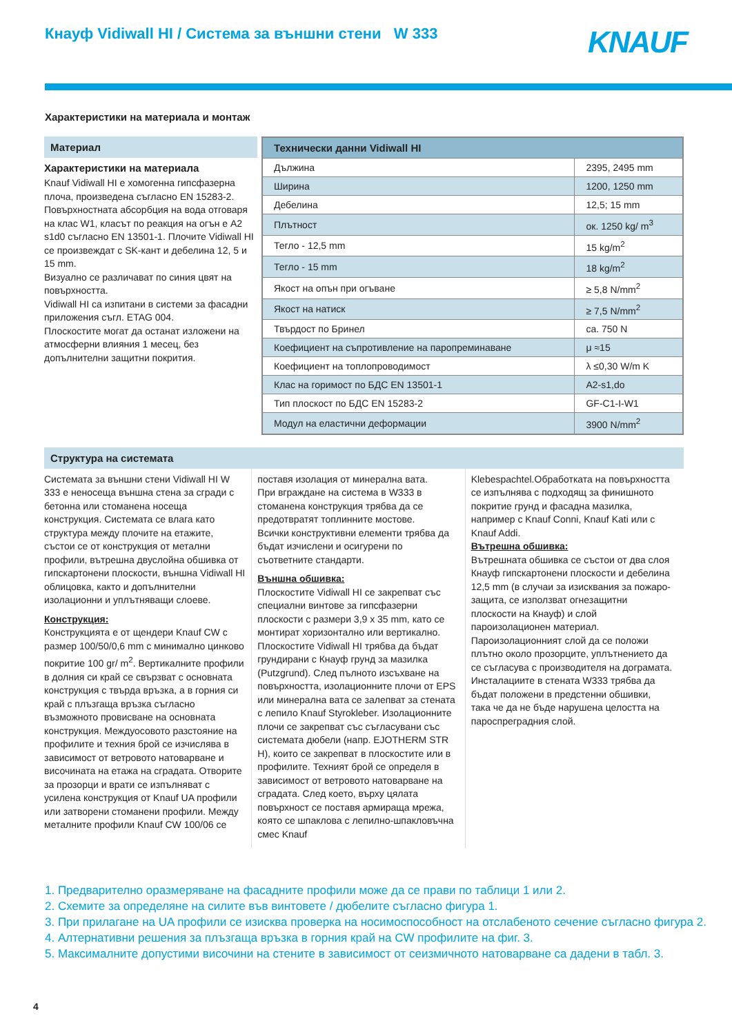Кнауф Vidiwall HI / Система за външни стени W 333
KNAUF
Характеристики на материала и монтаж
Материал
Характеристики на материала
Knauf Vidiwall HI е хомогенна гипсфазерна плоча, произведена съгласно EN 15283-2. Повърхностната абсорбция на вода отговаря на клас W1, класът по реакция на огън е A2 s1d0 съгласно EN 13501-1. Плочите Vidiwall HI се произвеждат с SK-кант и дебелина 12, 5 и 15 mm.
Визуално се различават по синия цвят на повърхността.
Vidiwall HI са изпитани в системи за фасадни приложения съгл. ETAG 004.
Плоскостите могат да останат изложени на атмосферни влияния 1 месец, без допълнителни защитни покрития.
| Технически данни Vidiwall HI | |
| --- | --- |
| Дължина | 2395, 2495 mm |
| Ширина | 1200, 1250 mm |
| Дебелина | 12,5; 15 mm |
| Плътност | ок. 1250 kg/ m<sup>3</sup> |
| Тегло - 12,5 mm | 15 kg/m<sup>2</sup> |
| Тегло - 15 mm | 18 kg/m<sup>2</sup> |
| Якост на опън при огъване | ≥ 5,8 N/mm<sup>2</sup> |
| Якост на натиск | ≥ 7,5 N/mm<sup>2</sup> |
| Твърдост по Бринел | ca. 750 N |
| Коефициент на съпротивление на паропреминаване | μ ≈15 |
| Коефициент на топлопроводимост | λ ≤0,30 W/m K |
| Клас на горимост по БДС EN 13501-1 | A2-s1,do |
| Тип плоскост по БДС EN 15283-2 | GF-C1-I-W1 |
| Модул на еластични деформации | 3900 N/mm<sup>2</sup> |
Структура на системата
Системата за външни стени Vidiwall HI W 333 е неносеща външна стена за сгради с бетонна или стоманена носеща конструкция. Системата се влага като структура между плочите на етажите, състои се от конструкция от метални профили, вътрешна двуслойна обшивка от гипскартонени плоскости, външна Vidiwall HI облицовка, както и допълнителни изолационни и уплътняващи слоеве.
Конструкция:
Конструкцията е от щендери Knauf CW с размер 100/50/0,6 mm с минимално цинково покритие 100 gr/ m<sup>2</sup>. Вертикалните профили в долния си край се свързват с основната конструкция с твърда връзка, а в горния си край с плъзгаща връзка съгласно възможното провисване на основната конструкция. Междуосовото разстояние на профилите и техния брой се изчислява в зависимост от ветровото натоварване и височината на етажа на сградата. Отворите за прозорци и врати се изпълняват с усилена конструкция от Knauf UA профили или затворени стоманени профили. Между металните профили Knauf CW 100/06 се
поставя изолация от минерална вата.
При вграждане на система в W333 в стоманена конструкция трябва да се предотвратят топлинните мостове.
Всички конструктивни елементи трябва да бъдат изчислени и осигурени по съответните стандарти.
Външна обшивка:
Плоскостите Vidiwall HI се закрепват със специални винтове за гипсфазерни плоскости с размери 3,9 x 35 mm, като се монтират хоризонтално или вертикално. Плоскостите Vidiwall HI трябва да бъдат грундирани с Кнауф грунд за мазилка (Putzgrund). След пълното изсъхване на повърхността, изолационните плочи от EPS или минерална вата се залепват за стената с лепило Knauf Styrokleber. Изолационните плочи се закрепват със съгласувани със системата дюбели (напр. EJOTHERM STR H), които се закрепват в плоскостите или в профилите. Техният брой се определя в зависимост от ветровото натоварване на сградата. След което, върху цялата повърхност се поставя армираща мрежа, която се шпаклова с лепилно-шпакловъчна смес Knauf
Klebespachtel.Обработката на повърхността се изпълнява с подходящ за финишното покритие грунд и фасадна мазилка, например с Knauf Conni, Knauf Kati или с Knauf Addi.
Вътрешна обшивка:
Вътрешната обшивка се състои от два слоя Кнауф гипскартонени плоскости и дебелина 12,5 mm (в случаи за изисквания за пожаро-защита, се използват огнезащитни плоскости на Кнауф) и слой пароизолационен материал.
Пароизолационният слой да се положи плътно около прозорците, уплътнението да се съгласува с производителя на дограмата. Инсталациите в стената W333 трябва да бъдат положени в предстенни обшивки, така че да не бъде нарушена целостта на пароспреградния слой.
1. Предварително оразмеряване на фасадните профили може да се прави по таблици 1 или 2.
2. Схемите за определяне на силите във винтовете / дюбелите съгласно фигура 1.
3. При прилагане на UA профили се изисква проверка на носимоспособност на отслабеното сечение съгласно фигура 2.
4. Алтернативни решения за плъзгаща връзка в горния край на CW профилите на фиг. 3.
5. Максималните допустими височини на стените в зависимост от сеизмичното натоварване са дадени в табл. 3.
4